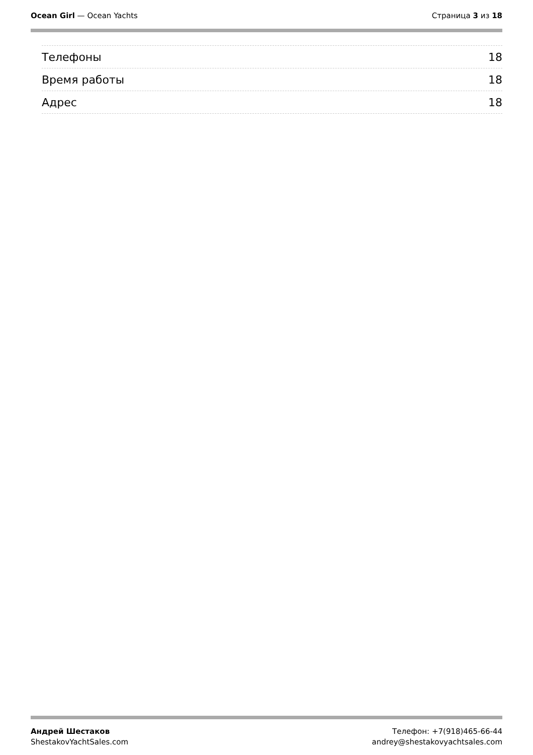Ocean Girl — Ocean Yachts Страница 3 из 18
Телефоны 18
Время работы 18
Адрес 18
Андрей Шестаков
ShestakovYachtSales.com
Телефон: +7(918)465-66-44
andrey@shestakovyachtsales.com